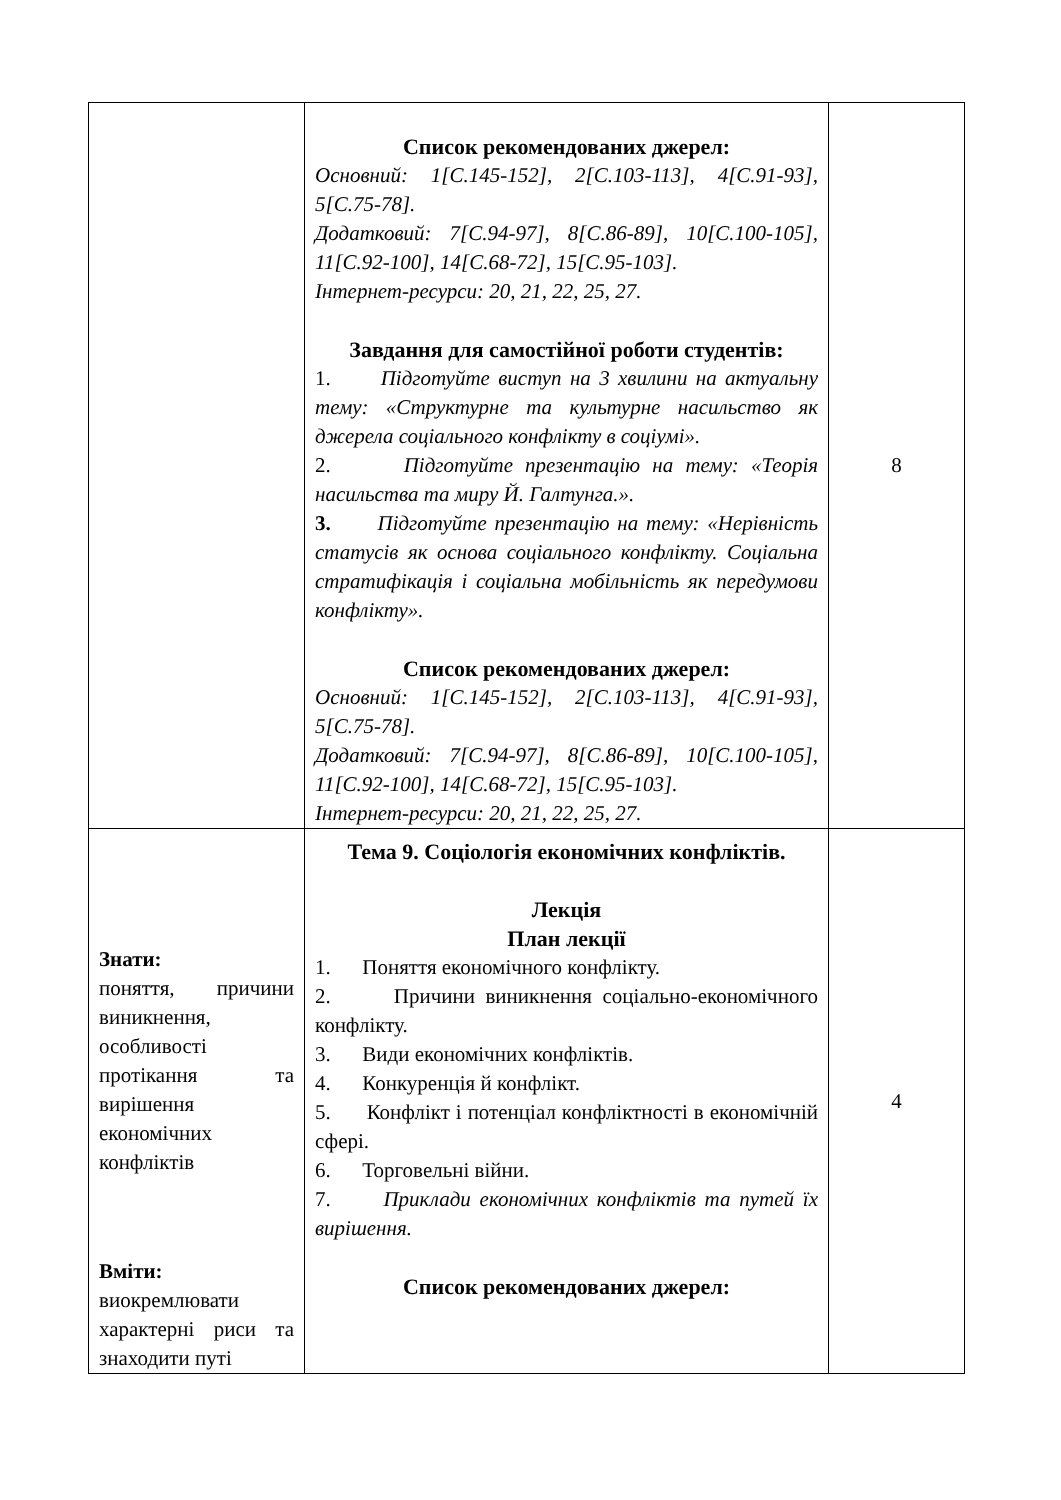| | Список рекомендованих джерел: Основний: 1[С.145-152], 2[С.103-113], 4[С.91-93], 5[С.75-78]. Додатковий: 7[С.94-97], 8[С.86-89], 10[С.100-105], 11[С.92-100], 14[С.68-72], 15[С.95-103]. Інтернет-ресурси: 20, 21, 22, 25, 27. Завдання для самостійної роботи студентів: 1. Підготуйте виступ на 3 хвилини на актуальну тему: «Структурне та культурне насильство як джерела соціального конфлікту в соціумі». 2. Підготуйте презентацію на тему: «Теорія насильства та миру Й. Галтунга.». 3. Підготуйте презентацію на тему: «Нерівність статусів як основа соціального конфлікту. Соціальна стратифікація і соціальна мобільність як передумови конфлікту». Список рекомендованих джерел: Основний: 1[С.145-152], 2[С.103-113], 4[С.91-93], 5[С.75-78]. Додатковий: 7[С.94-97], 8[С.86-89], 10[С.100-105], 11[С.92-100], 14[С.68-72], 15[С.95-103]. Інтернет-ресурси: 20, 21, 22, 25, 27. | 8 |
| Знати: поняття, причини виникнення, особливості протікання та вирішення економічних конфліктів Вміти: виокремлювати характерні риси та знаходити путі | Тема 9. Соціологія економічних конфліктів. Лекція План лекції 1. Поняття економічного конфлікту. 2. Причини виникнення соціально-економічного конфлікту. 3. Види економічних конфліктів. 4. Конкуренція й конфлікт. 5. Конфлікт і потенціал конфліктності в економічній сфері. 6. Торговельні війни. 7. Приклади економічних конфліктів та путей їх вирішення. Список рекомендованих джерел: | 4 |